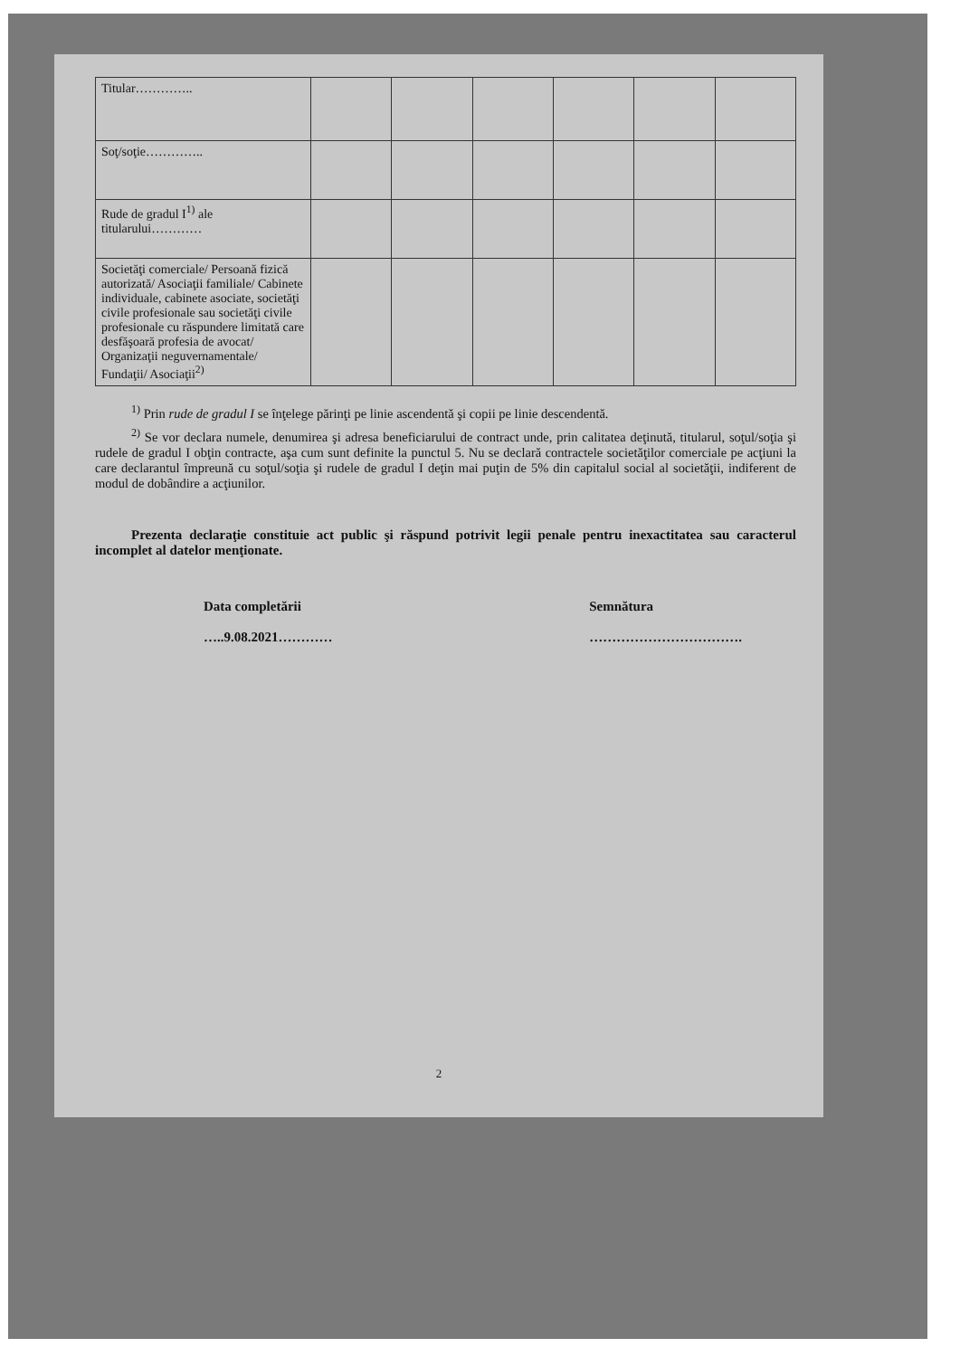| Titular………….. | | | | | | |
| Soţ/soţie………….. | | | | | | |
| Rude de gradul I<sup>1)</sup> ale titularului………… | | | | | | |
| Societăţi comerciale/ Persoană fizică autorizată/ Asociaţii familiale/ Cabinete individuale, cabinete asociate, societăţi civile profesionale sau societăţi civile profesionale cu răspundere limitată care desfăşoară profesia de avocat/ Organizaţii neguvernamentale/ Fundaţii/ Asociaţii<sup>2)</sup> | | | | | | |
<sup>1)</sup> Prin rude de gradul I se înţelege părinţi pe linie ascendentă şi copii pe linie descendentă.
<sup>2)</sup> Se vor declara numele, denumirea şi adresa beneficiarului de contract unde, prin calitatea deţinută, titularul, soţul/soţia şi rudele de gradul I obţin contracte, aşa cum sunt definite la punctul 5. Nu se declară contractele societăţilor comerciale pe acţiuni la care declarantul împreună cu soţul/soţia şi rudele de gradul I deţin mai puţin de 5% din capitalul social al societăţii, indiferent de modul de dobândire a acţiunilor.
Prezenta declaraţie constituie act public şi răspund potrivit legii penale pentru inexactitatea sau caracterul incomplet al datelor menţionate.
Data completării
…..9.08.2021…………
Semnătura
…………………………….
2